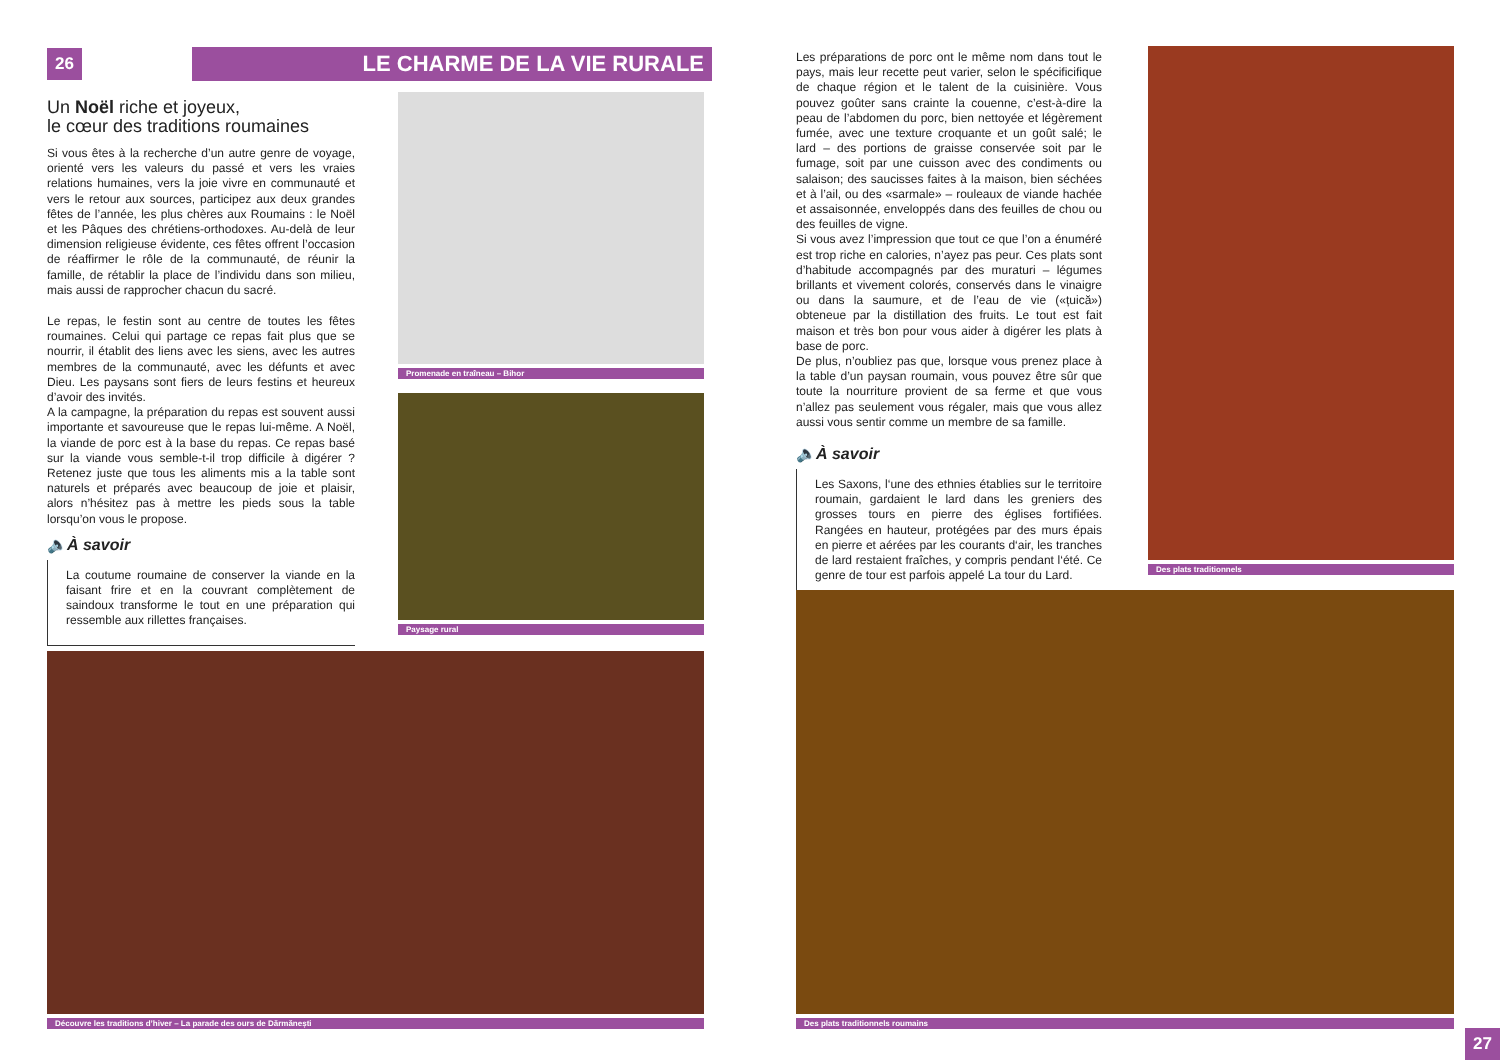26
LE CHARME DE LA VIE RURALE
Un Noël riche et joyeux,
le cœur des traditions roumaines
Si vous êtes à la recherche d’un autre genre de voyage, orienté vers les valeurs du passé et vers les vraies relations humaines, vers la joie vivre en communauté et vers le retour aux sources, participez aux deux grandes fêtes de l’année, les plus chères aux Roumains : le Noël et les Pâques des chrétiens-orthodoxes. Au-delà de leur dimension religieuse évidente, ces fêtes offrent l’occasion de réaffirmer le rôle de la communauté, de réunir la famille, de rétablir la place de l’individu dans son milieu, mais aussi de rapprocher chacun du sacré.
Le repas, le festin sont au centre de toutes les fêtes roumaines. Celui qui partage ce repas fait plus que se nourrir, il établit des liens avec les siens, avec les autres membres de la communauté, avec les défunts et avec Dieu. Les paysans sont fiers de leurs festins et heureux d’avoir des invités.
A la campagne, la préparation du repas est souvent aussi importante et savoureuse que le repas lui-même. A Noël, la viande de porc est à la base du repas. Ce repas basé sur la viande vous semble-t-il trop difficile à digérer ? Retenez juste que tous les aliments mis a la table sont naturels et préparés avec beaucoup de joie et plaisir, alors n’hésitez pas à mettre les pieds sous la table lorsqu’on vous le propose.
🔈À savoir
La coutume roumaine de conserver la viande en la faisant frire et en la couvrant complètement de saindoux transforme le tout en une préparation qui ressemble aux rillettes françaises.
Promenade en traîneau – Bihor
Paysage rural
Découvre les traditions d’hiver – La parade des ours de Dărmănești
Les préparations de porc ont le même nom dans tout le pays, mais leur recette peut varier, selon le spécificifique de chaque région et le talent de la cuisinière. Vous pouvez goûter sans crainte la couenne, c’est-à-dire la peau de l’abdomen du porc, bien nettoyée et légèrement fumée, avec une texture croquante et un goût salé; le lard – des portions de graisse conservée soit par le fumage, soit par une cuisson avec des condiments ou salaison; des saucisses faites à la maison, bien séchées et à l’ail, ou des «sarmale» – rouleaux de viande hachée et assaisonnée, enveloppés dans des feuilles de chou ou des feuilles de vigne.
Si vous avez l’impression que tout ce que l’on a énuméré est trop riche en calories, n’ayez pas peur. Ces plats sont d’habitude accompagnés par des muraturi – légumes brillants et vivement colorés, conservés dans le vinaigre ou dans la saumure, et de l’eau de vie («țuică») obteneue par la distillation des fruits. Le tout est fait maison et très bon pour vous aider à digérer les plats à base de porc.
De plus, n’oubliez pas que, lorsque vous prenez place à la table d’un paysan roumain, vous pouvez être sûr que toute la nourriture provient de sa ferme et que vous n’allez pas seulement vous régaler, mais que vous allez aussi vous sentir comme un membre de sa famille.
🔈À savoir
Les Saxons, l‘une des ethnies établies sur le territoire roumain, gardaient le lard dans les greniers des grosses tours en pierre des églises fortifiées. Rangées en hauteur, protégées par des murs épais en pierre et aérées par les courants d‘air, les tranches de lard restaient fraîches, y compris pendant l‘été. Ce genre de tour est parfois appelé La tour du Lard.
Des plats traditionnels
Des plats traditionnels roumains
27